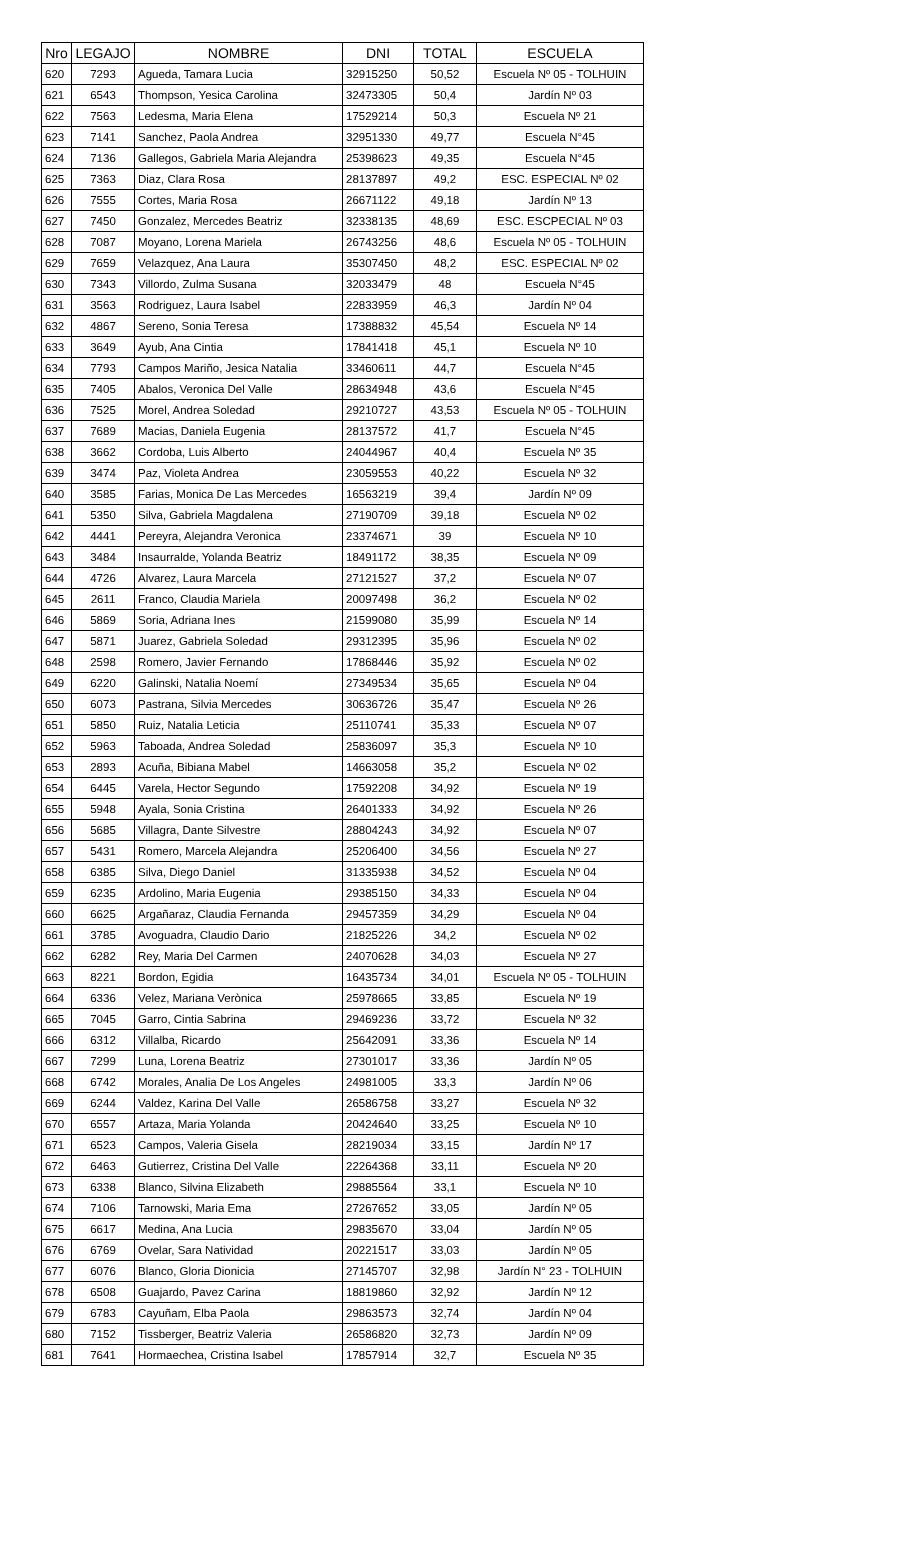| Nro | LEGAJO | NOMBRE | DNI | TOTAL | ESCUELA |
| --- | --- | --- | --- | --- | --- |
| 620 | 7293 | Agueda, Tamara Lucia | 32915250 | 50,52 | Escuela Nº 05 - TOLHUIN |
| 621 | 6543 | Thompson, Yesica Carolina | 32473305 | 50,4 | Jardín Nº 03 |
| 622 | 7563 | Ledesma, Maria Elena | 17529214 | 50,3 | Escuela Nº 21 |
| 623 | 7141 | Sanchez, Paola Andrea | 32951330 | 49,77 | Escuela N°45 |
| 624 | 7136 | Gallegos, Gabriela Maria Alejandra | 25398623 | 49,35 | Escuela N°45 |
| 625 | 7363 | Diaz, Clara Rosa | 28137897 | 49,2 | ESC. ESPECIAL Nº 02 |
| 626 | 7555 | Cortes, Maria Rosa | 26671122 | 49,18 | Jardín Nº 13 |
| 627 | 7450 | Gonzalez, Mercedes Beatriz | 32338135 | 48,69 | ESC. ESCPECIAL Nº 03 |
| 628 | 7087 | Moyano, Lorena Mariela | 26743256 | 48,6 | Escuela Nº 05 - TOLHUIN |
| 629 | 7659 | Velazquez, Ana Laura | 35307450 | 48,2 | ESC. ESPECIAL Nº 02 |
| 630 | 7343 | Villordo, Zulma Susana | 32033479 | 48 | Escuela N°45 |
| 631 | 3563 | Rodriguez, Laura Isabel | 22833959 | 46,3 | Jardín Nº 04 |
| 632 | 4867 | Sereno, Sonia Teresa | 17388832 | 45,54 | Escuela Nº 14 |
| 633 | 3649 | Ayub, Ana Cintia | 17841418 | 45,1 | Escuela Nº 10 |
| 634 | 7793 | Campos Mariño, Jesica Natalia | 33460611 | 44,7 | Escuela N°45 |
| 635 | 7405 | Abalos, Veronica Del Valle | 28634948 | 43,6 | Escuela N°45 |
| 636 | 7525 | Morel, Andrea Soledad | 29210727 | 43,53 | Escuela Nº 05 - TOLHUIN |
| 637 | 7689 | Macias, Daniela Eugenia | 28137572 | 41,7 | Escuela N°45 |
| 638 | 3662 | Cordoba, Luis Alberto | 24044967 | 40,4 | Escuela Nº 35 |
| 639 | 3474 | Paz, Violeta Andrea | 23059553 | 40,22 | Escuela Nº 32 |
| 640 | 3585 | Farias, Monica De Las Mercedes | 16563219 | 39,4 | Jardín Nº 09 |
| 641 | 5350 | Silva, Gabriela Magdalena | 27190709 | 39,18 | Escuela Nº 02 |
| 642 | 4441 | Pereyra, Alejandra Veronica | 23374671 | 39 | Escuela Nº 10 |
| 643 | 3484 | Insaurralde, Yolanda Beatriz | 18491172 | 38,35 | Escuela Nº 09 |
| 644 | 4726 | Alvarez, Laura Marcela | 27121527 | 37,2 | Escuela Nº 07 |
| 645 | 2611 | Franco, Claudia Mariela | 20097498 | 36,2 | Escuela Nº 02 |
| 646 | 5869 | Soria, Adriana Ines | 21599080 | 35,99 | Escuela Nº 14 |
| 647 | 5871 | Juarez, Gabriela Soledad | 29312395 | 35,96 | Escuela Nº 02 |
| 648 | 2598 | Romero, Javier Fernando | 17868446 | 35,92 | Escuela Nº 02 |
| 649 | 6220 | Galinski, Natalia Noemí | 27349534 | 35,65 | Escuela Nº 04 |
| 650 | 6073 | Pastrana, Silvia Mercedes | 30636726 | 35,47 | Escuela Nº 26 |
| 651 | 5850 | Ruiz, Natalia Leticia | 25110741 | 35,33 | Escuela Nº 07 |
| 652 | 5963 | Taboada, Andrea Soledad | 25836097 | 35,3 | Escuela Nº 10 |
| 653 | 2893 | Acuña, Bibiana Mabel | 14663058 | 35,2 | Escuela Nº 02 |
| 654 | 6445 | Varela, Hector Segundo | 17592208 | 34,92 | Escuela Nº 19 |
| 655 | 5948 | Ayala, Sonia Cristina | 26401333 | 34,92 | Escuela Nº 26 |
| 656 | 5685 | Villagra, Dante Silvestre | 28804243 | 34,92 | Escuela Nº 07 |
| 657 | 5431 | Romero, Marcela Alejandra | 25206400 | 34,56 | Escuela Nº 27 |
| 658 | 6385 | Silva, Diego Daniel | 31335938 | 34,52 | Escuela Nº 04 |
| 659 | 6235 | Ardolino, Maria Eugenia | 29385150 | 34,33 | Escuela Nº 04 |
| 660 | 6625 | Argañaraz, Claudia Fernanda | 29457359 | 34,29 | Escuela Nº 04 |
| 661 | 3785 | Avoguadra, Claudio Dario | 21825226 | 34,2 | Escuela Nº 02 |
| 662 | 6282 | Rey, Maria Del Carmen | 24070628 | 34,03 | Escuela Nº 27 |
| 663 | 8221 | Bordon, Egidia | 16435734 | 34,01 | Escuela Nº 05 - TOLHUIN |
| 664 | 6336 | Velez, Mariana Verònica | 25978665 | 33,85 | Escuela Nº 19 |
| 665 | 7045 | Garro, Cintia Sabrina | 29469236 | 33,72 | Escuela Nº 32 |
| 666 | 6312 | Villalba, Ricardo | 25642091 | 33,36 | Escuela Nº 14 |
| 667 | 7299 | Luna, Lorena Beatriz | 27301017 | 33,36 | Jardín Nº 05 |
| 668 | 6742 | Morales, Analia De Los Angeles | 24981005 | 33,3 | Jardín Nº 06 |
| 669 | 6244 | Valdez, Karina Del Valle | 26586758 | 33,27 | Escuela Nº 32 |
| 670 | 6557 | Artaza, Maria Yolanda | 20424640 | 33,25 | Escuela Nº 10 |
| 671 | 6523 | Campos, Valeria Gisela | 28219034 | 33,15 | Jardín Nº 17 |
| 672 | 6463 | Gutierrez, Cristina Del Valle | 22264368 | 33,11 | Escuela Nº 20 |
| 673 | 6338 | Blanco, Silvina Elizabeth | 29885564 | 33,1 | Escuela Nº 10 |
| 674 | 7106 | Tarnowski, Maria Ema | 27267652 | 33,05 | Jardín Nº 05 |
| 675 | 6617 | Medina, Ana Lucia | 29835670 | 33,04 | Jardín Nº 05 |
| 676 | 6769 | Ovelar, Sara Natividad | 20221517 | 33,03 | Jardín Nº 05 |
| 677 | 6076 | Blanco, Gloria Dionicia | 27145707 | 32,98 | Jardín N° 23 - TOLHUIN |
| 678 | 6508 | Guajardo, Pavez Carina | 18819860 | 32,92 | Jardín Nº 12 |
| 679 | 6783 | Cayuñam, Elba Paola | 29863573 | 32,74 | Jardín Nº 04 |
| 680 | 7152 | Tissberger, Beatriz Valeria | 26586820 | 32,73 | Jardín Nº 09 |
| 681 | 7641 | Hormaechea, Cristina Isabel | 17857914 | 32,7 | Escuela Nº 35 |